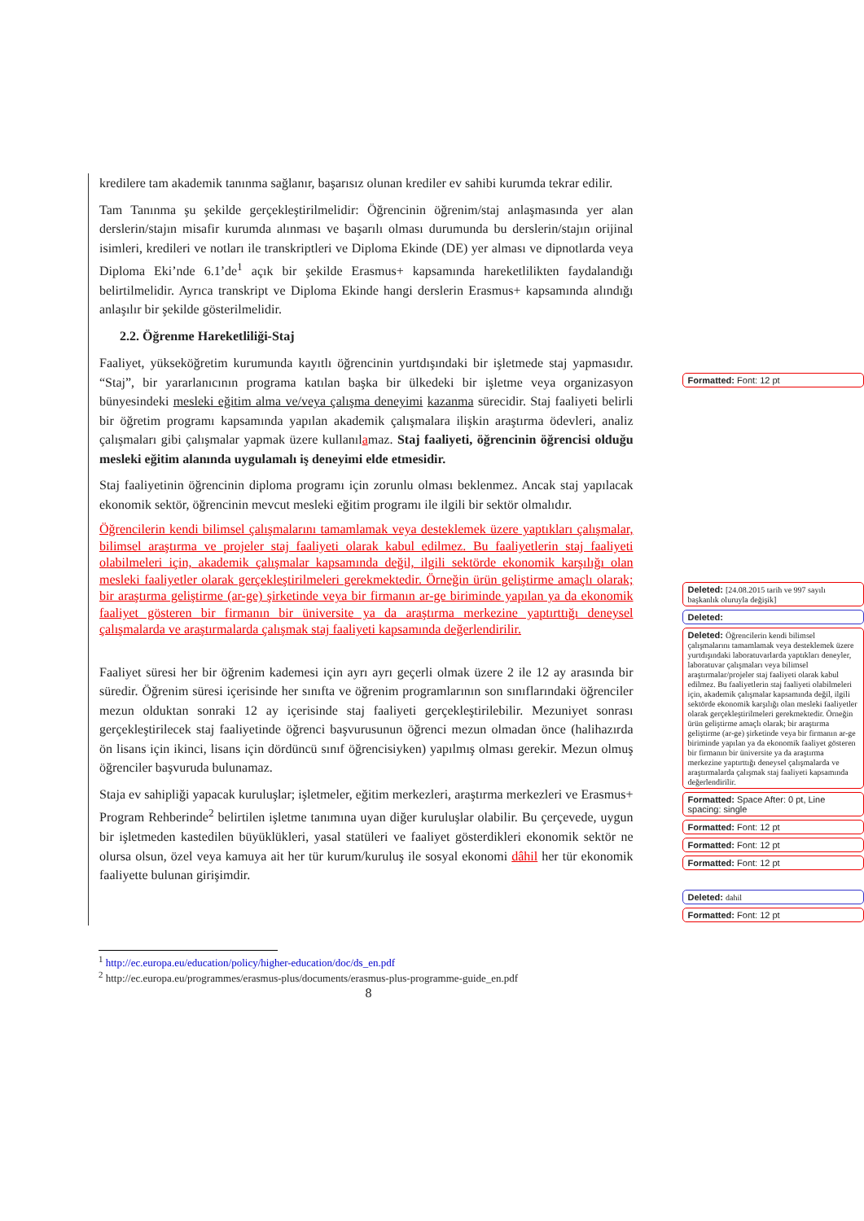kredilere tam akademik tanınma sağlanır, başarısız olunan krediler ev sahibi kurumda tekrar edilir.
Tam Tanınma şu şekilde gerçekleştirilmelidir: Öğrencinin öğrenim/staj anlaşmasında yer alan derslerin/stajın misafir kurumda alınması ve başarılı olması durumunda bu derslerin/stajın orijinal isimleri, kredileri ve notları ile transkriptleri ve Diploma Ekinde (DE) yer alması ve dipnotlarda veya Diploma Eki’nde 6.1’de<sup>1</sup> açık bir şekilde Erasmus+ kapsamında hareketlilikten faydalandığı belirtilmelidir. Ayrıca transkript ve Diploma Ekinde hangi derslerin Erasmus+ kapsamında alındığı anlaşılır bir şekilde gösterilmelidir.
2.2. Öğrenme Hareketliliği-Staj
Faaliyet, yükseköğretim kurumunda kayıtlı öğrencinin yurtdışındaki bir işletmede staj yapmasıdır. “Staj”, bir yararlanıcının programa katılan başka bir ülkedeki bir işletme veya organizasyon bünyesindeki mesleki eğitim alma ve/veya çalışma deneyimi kazanma sürecidir. Staj faaliyeti belirli bir öğretim programı kapsamında yapılan akademik çalışmalara ilişkin araştırma ödevleri, analiz çalışmaları gibi çalışmalar yapmak üzere kullanılamaz. Staj faaliyeti, öğrencinin öğrencisi olduğu mesleki eğitim alanında uygulamalı iş deneyimi elde etmesidir.
Staj faaliyetinin öğrencinin diploma programı için zorunlu olması beklenmez. Ancak staj yapılacak ekonomik sektör, öğrencinin mevcut mesleki eğitim programı ile ilgili bir sektör olmalıdır.
Öğrencilerin kendi bilimsel çalışmalarını tamamlamak veya desteklemek üzere yaptıkları çalışmalar, bilimsel araştırma ve projeler staj faaliyeti olarak kabul edilmez. Bu faaliyetlerin staj faaliyeti olabilmeleri için, akademik çalışmalar kapsamında değil, ilgili sektörde ekonomik karşılığı olan mesleki faaliyetler olarak gerçekleştirilmeleri gerekmektedir. Örneğin ürün geliştirme amaçlı olarak; bir araştırma geliştirme (ar-ge) şirketinde veya bir firmanın ar-ge biriminde yapılan ya da ekonomik faaliyet gösteren bir firmanın bir üniversite ya da araştırma merkezine yaptırttığı deneysel çalışmalarda ve araştırmalarda çalışmak staj faaliyeti kapsamında değerlendirilir.
Faaliyet süresi her bir öğrenim kademesi için ayrı ayrı geçerli olmak üzere 2 ile 12 ay arasında bir süredir. Öğrenim süresi içerisinde her sınıfta ve öğrenim programlarının son sınıflarındaki öğrenciler mezun olduktan sonraki 12 ay içerisinde staj faaliyeti gerçekleştirilebilir. Mezuniyet sonrası gerçekleştirilecek staj faaliyetinde öğrenci başvurusunun öğrenci mezun olmadan önce (halihazırda ön lisans için ikinci, lisans için dördüncü sınıf öğrencisiyken) yapılmış olması gerekir. Mezun olmuş öğrenciler başvuruda bulunamaz.
Staja ev sahipliği yapacak kuruluşlar; işletmeler, eğitim merkezleri, araştırma merkezleri ve Erasmus+ Program Rehberinde<sup>2</sup> belirtilen işletme tanımına uyan diğer kuruluşlar olabilir. Bu çerçevede, uygun bir işletmeden kastedilen büyüklükleri, yasal statüleri ve faaliyet gösterdikleri ekonomik sektör ne olursa olsun, özel veya kamuya ait her tür kurum/kuruluş ile sosyal ekonomi dâhil her tür ekonomik faaliyette bulunan girişimdir.
Formatted: Font: 12 pt
Deleted: [24.08.2015 tarih ve 997 sayılı başkanlık oluruyla değişik]
Deleted:
Deleted: Öğrencilerin kendi bilimsel çalışmalarını tamamlamak veya desteklemek üzere yurtdışındaki laboratuvarlarda yaptıkları deneyler, laboratuvar çalışmaları veya bilimsel araştırmalar/projeler staj faaliyeti olarak kabul edilmez. Bu faaliyetlerin staj faaliyeti olabilmeleri için, akademik çalışmalar kapsamında değil, ilgili sektörde ekonomik karşılığı olan mesleki faaliyetler olarak gerçekleştirilmeleri gerekmektedir. Örneğin ürün geliştirme amaçlı olarak; bir araştırma geliştirme (ar-ge) şirketinde veya bir firmanın ar-ge biriminde yapılan ya da ekonomik faaliyet gösteren bir firmanın bir üniversite ya da araştırma merkezine yaptırttığı deneysel çalışmalarda ve araştırmalarda çalışmak staj faaliyeti kapsamında değerlendirilir.
Formatted: Space After: 0 pt, Line spacing: single
Formatted: Font: 12 pt
Formatted: Font: 12 pt
Formatted: Font: 12 pt
Deleted: dahil
Formatted: Font: 12 pt
<sup>1</sup> http://ec.europa.eu/education/policy/higher-education/doc/ds_en.pdf
<sup>2</sup> http://ec.europa.eu/programmes/erasmus-plus/documents/erasmus-plus-programme-guide_en.pdf
8